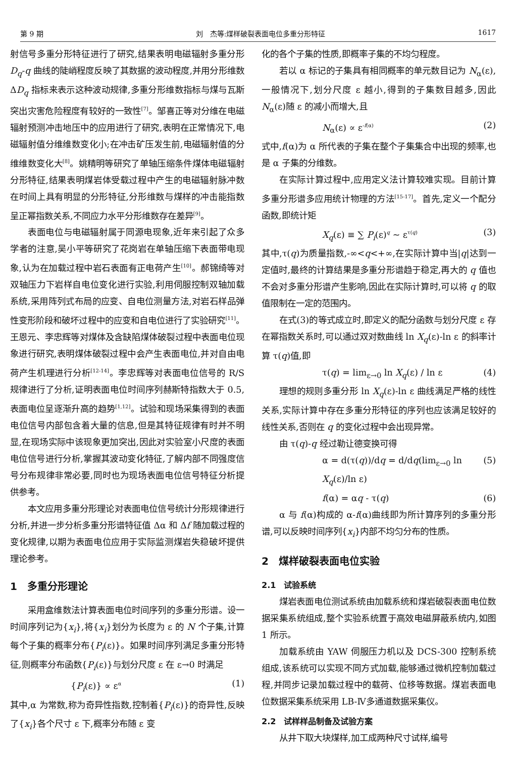第 9 期 刘　杰等:煤样破裂表面电位多重分形特征 1617
射信号多重分形特征进行了研究,结果表明电磁辐射多重分形 D<sub>q</sub>-q 曲线的陡峭程度反映了其数据的波动程度,并用分形维数 ΔD<sub>q</sub> 指标来表示这种波动规律,多重分形维数指标与煤与瓦斯突出灾害危险程度有较好的一致性<sup>[7]</sup>。邹喜正等对分维在电磁辐射预测冲击地压中的应用进行了研究,表明在正常情况下,电磁辐射值分维维数变化小;在冲击矿压发生前,电磁辐射值的分维维数变化大<sup>[8]</sup>。姚精明等研究了单轴压缩条件煤体电磁辐射分形特征,结果表明煤岩体受载过程中产生的电磁辐射脉冲数在时间上具有明显的分形特征,分形维数与煤样的冲击能指数呈正幂指数关系,不同应力水平分形维数存在差异<sup>[9]</sup>。
表面电位与电磁辐射属于同源电现象,近年来引起了众多学者的注意,吴小平等研究了花岗岩在单轴压缩下表面带电现象,认为在加载过程中岩石表面有正电荷产生<sup>[10]</sup>。郝锦绮等对双轴压力下岩样自电位变化进行实验,利用伺服控制双轴加载系统,采用阵列式布局的应变、自电位测量方法,对岩石样品弹性变形阶段和破坏过程中的应变和自电位进行了实验研究<sup>[11]</sup>。王恩元、李忠辉等对煤体及含缺陷煤体破裂过程中表面电位现象进行研究,表明煤体破裂过程中会产生表面电位,并对自由电荷产生机理进行分析<sup>[12-14]</sup>。李忠辉等对表面电位信号的 R/S 规律进行了分析,证明表面电位时间序列赫斯特指数大于 0.5,表面电位呈逐渐升高的趋势<sup>[1,12]</sup>。试验和现场采集得到的表面电位信号内部包含着大量的信息,但是其特征规律有时并不明显,在现场实际中该现象更加突出,因此对实验室小尺度的表面电位信号进行分析,掌握其波动变化特征,了解内部不同强度信号分布规律非常必要,同时也为现场表面电位信号特征分析提供参考。
本文应用多重分形理论对表面电位信号统计分形规律进行分析,并进一步分析多重分形谱特征值 Δα 和 Δf 随加载过程的变化规律,以期为表面电位应用于实际监测煤岩失稳破坏提供理论参考。
1　多重分形理论
采用盒维数法计算表面电位时间序列的多重分形谱。设一时间序列记为{x<sub>i</sub>},将{x<sub>i</sub>}划分为长度为 ε 的 N 个子集,计算每个子集的概率分布{P<sub>i</sub>(ε)}。如果时间序列满足多重分形特征,则概率分布函数{P<sub>i</sub>(ε)}与划分尺度 ε 在 ε→0 时满足
{P<sub>i</sub>(ε)} ∝ ε<sup>α</sup> (1)
其中,α 为常数,称为奇异性指数,控制着{P<sub>i</sub>(ε)}的奇异性,反映了{x<sub>i</sub>}各个尺寸 ε 下,概率分布随 ε 变
化的各个子集的性质,即概率子集的不均匀程度。
若以 α 标记的子集具有相同概率的单元数目记为 N<sub>α</sub>(ε),一般情况下,划分尺度 ε 越小,得到的子集数目越多,因此 N<sub>α</sub>(ε)随 ε 的减小而增大,且
N<sub>α</sub>(ε) ∝ ε<sup>-f(α)</sup> (2)
式中,f(α)为 α 所代表的子集在整个子集集合中出现的频率,也是 α 子集的分维数。
在实际计算过程中,应用定义法计算较难实现。目前计算多重分形谱多应用统计物理的方法<sup>[15-17]</sup>。首先,定义一个配分函数,即统计矩
X<sub>q</sub>(ε) ≡ ∑ P<sub>i</sub>(ε)<sup>q</sup> ~ ε<sup>τ(q)</sup> (3)
其中,τ(q)为质量指数,-∞<q<+∞,在实际计算中当|q|达到一定值时,最终的计算结果是多重分形谱趋于稳定,再大的 q 值也不会对多重分形谱产生影响,因此在实际计算时,可以将 q 的取值限制在一定的范围内。
在式(3)的等式成立时,即定义的配分函数与划分尺度 ε 存在幂指数关系时,可以通过双对数曲线 ln X<sub>q</sub>(ε)-ln ε 的斜率计算 τ(q)值,即
τ(q) = lim<sub>ε→0</sub> ln X<sub>q</sub>(ε) / ln ε (4)
理想的规则多重分形 ln X<sub>q</sub>(ε)-ln ε 曲线满足严格的线性关系,实际计算中存在多重分形特征的序列也应该满足较好的线性关系,否则在 q 的变化过程中会出现异常。
由 τ(q)-q 经过勒让德变换可得
α = d(τ(q))/dq = d/dq(lim<sub>ε→0</sub> ln X<sub>q</sub>(ε)/ln ε) (5)
f(α) = αq - τ(q) (6)
α 与 f(α)构成的 α-f(α)曲线即为所计算序列的多重分形谱,可以反映时间序列{x<sub>i</sub>}内部不均匀分布的性质。
2　煤样破裂表面电位实验
2.1　试验系统
煤岩表面电位测试系统由加载系统和煤岩破裂表面电位数据采集系统组成,整个实验系统置于高效电磁屏蔽系统内,如图 1 所示。
加载系统由 YAW 伺服压力机以及 DCS-300 控制系统组成,该系统可以实现不同方式加载,能够通过微机控制加载过程,并同步记录加载过程中的载荷、位移等数据。煤岩表面电位数据采集系统采用 LB-Ⅳ多通道数据采集仪。
2.2　试样样品制备及试验方案
从井下取大块煤样,加工成两种尺寸试样,编号